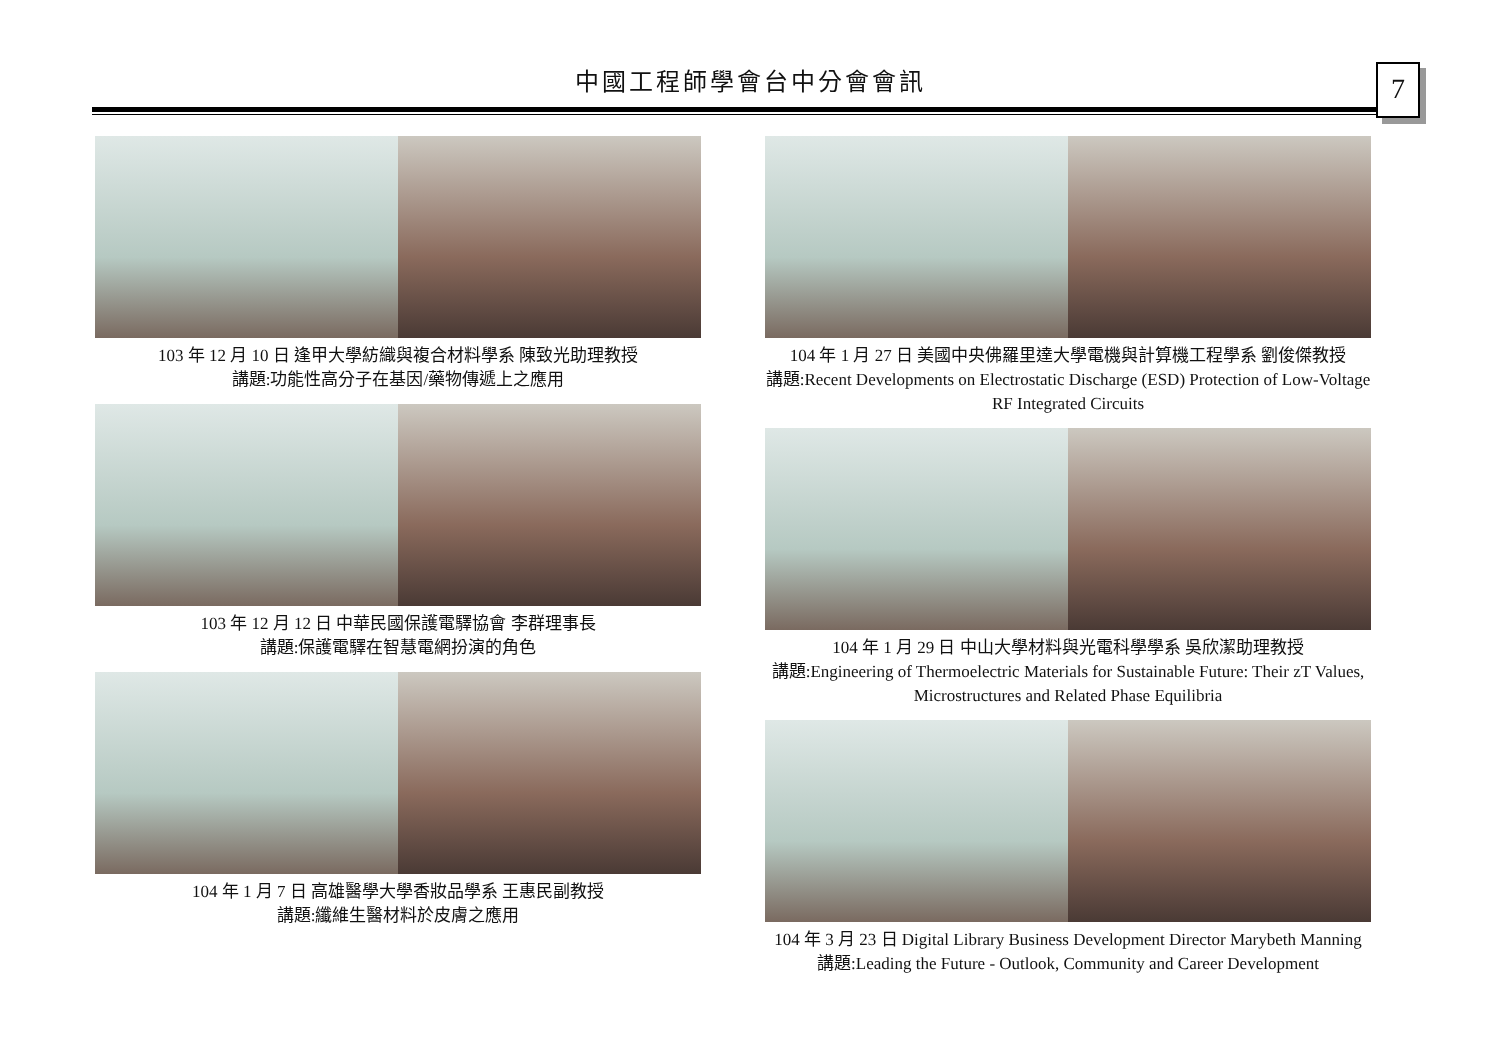中國工程師學會台中分會會訊 7
103 年 12 月 10 日 逢甲大學紡織與複合材料學系 陳致光助理教授
講題:功能性高分子在基因/藥物傳遞上之應用
103 年 12 月 12 日 中華民國保護電驛協會 李群理事長
講題:保護電驛在智慧電網扮演的角色
104 年 1 月 7 日 高雄醫學大學香妝品學系 王惠民副教授
講題:纖維生醫材料於皮膚之應用
104 年 1 月 27 日 美國中央佛羅里達大學電機與計算機工程學系 劉俊傑教授
講題:Recent Developments on Electrostatic Discharge (ESD) Protection of Low-Voltage RF Integrated Circuits
104 年 1 月 29 日 中山大學材料與光電科學學系 吳欣潔助理教授
講題:Engineering of Thermoelectric Materials for Sustainable Future: Their zT Values, Microstructures and Related Phase Equilibria
104 年 3 月 23 日 Digital Library Business Development Director Marybeth Manning
講題:Leading the Future - Outlook, Community and Career Development